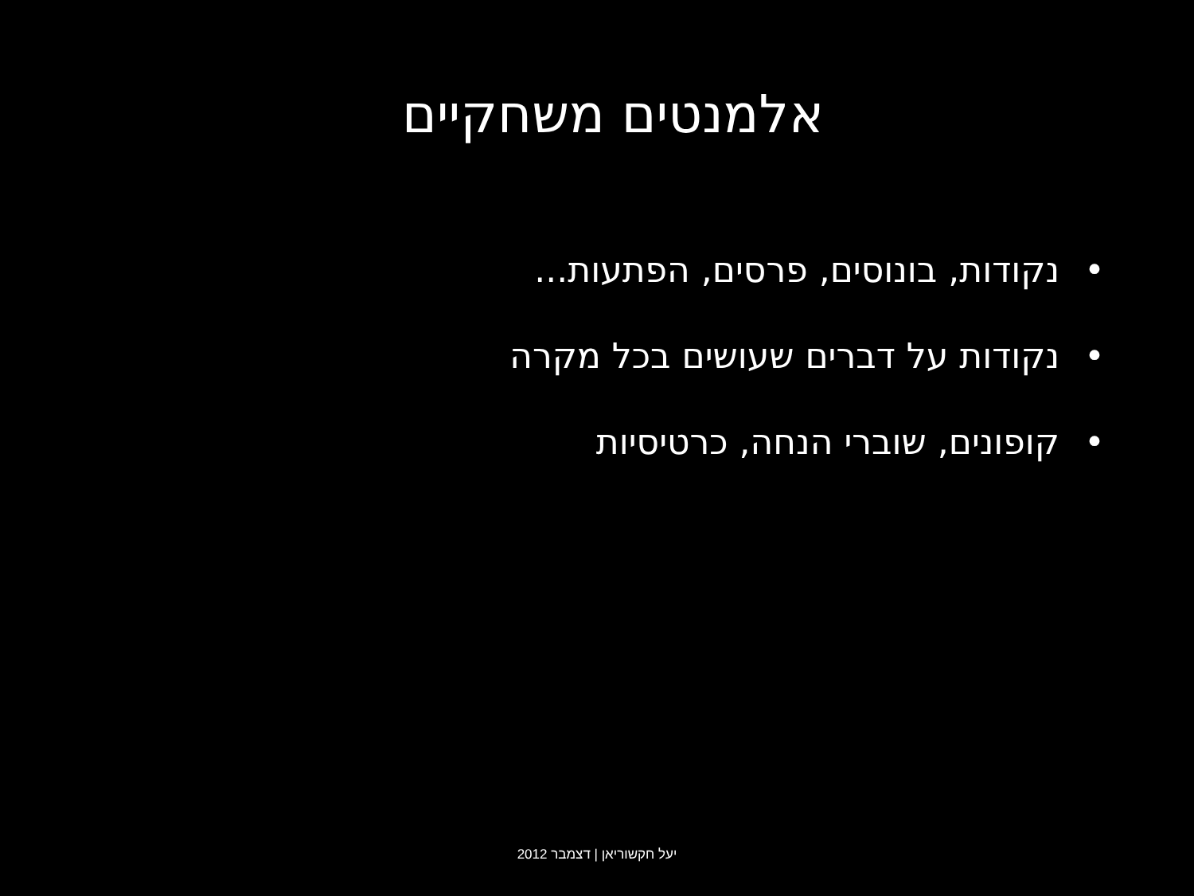אלמנטים משחקיים
• נקודות, בונוסים, פרסים, הפתעות...
• נקודות על דברים שעושים בכל מקרה
• קופונים, שוברי הנחה, כרטיסיות
יעל חקשוריאן | דצמבר 2012